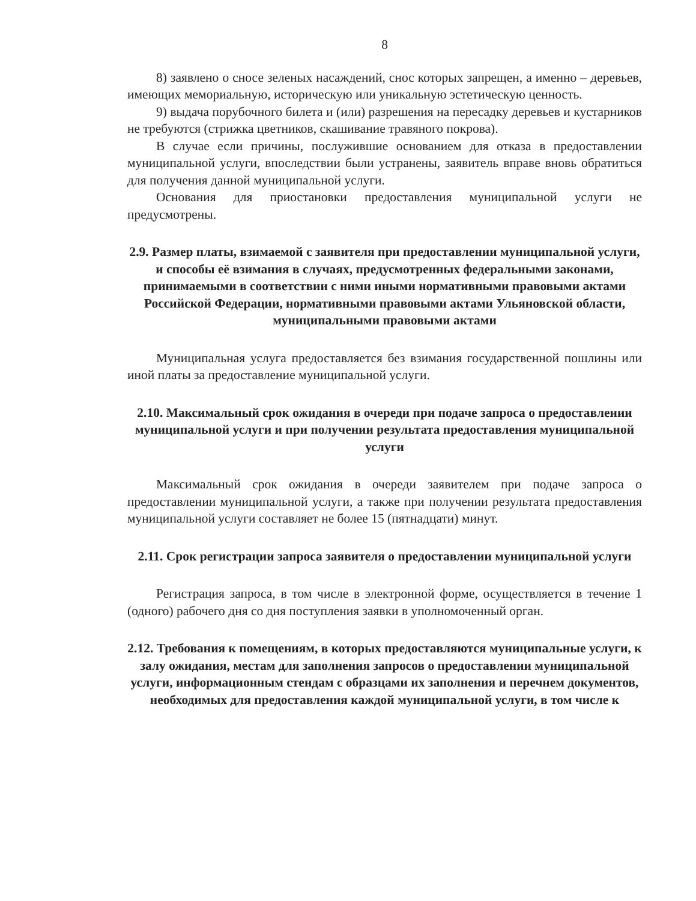8
8) заявлено о сносе зеленых насаждений, снос которых запрещен, а именно – деревьев, имеющих мемориальную, историческую или уникальную эстетическую ценность.
9) выдача порубочного билета и (или) разрешения на пересадку деревьев и кустарников не требуются (стрижка цветников, скашивание травяного покрова).
В случае если причины, послужившие основанием для отказа в предоставлении муниципальной услуги, впоследствии были устранены, заявитель вправе вновь обратиться для получения данной муниципальной услуги.
Основания для приостановки предоставления муниципальной услуги не предусмотрены.
2.9. Размер платы, взимаемой с заявителя при предоставлении муниципальной услуги, и способы её взимания в случаях, предусмотренных федеральными законами, принимаемыми в соответствии с ними иными нормативными правовыми актами Российской Федерации, нормативными правовыми актами Ульяновской области, муниципальными правовыми актами
Муниципальная услуга предоставляется без взимания государственной пошлины или иной платы за предоставление муниципальной услуги.
2.10. Максимальный срок ожидания в очереди при подаче запроса о предоставлении муниципальной услуги и при получении результата предоставления муниципальной услуги
Максимальный срок ожидания в очереди заявителем при подаче запроса о предоставлении муниципальной услуги, а также при получении результата предоставления муниципальной услуги составляет не более 15 (пятнадцати) минут.
2.11. Срок регистрации запроса заявителя о предоставлении муниципальной услуги
Регистрация запроса, в том числе в электронной форме, осуществляется в течение 1 (одного) рабочего дня со дня поступления заявки в уполномоченный орган.
2.12. Требования к помещениям, в которых предоставляются муниципальные услуги, к залу ожидания, местам для заполнения запросов о предоставлении муниципальной услуги, информационным стендам с образцами их заполнения и перечнем документов, необходимых для предоставления каждой муниципальной услуги, в том числе к